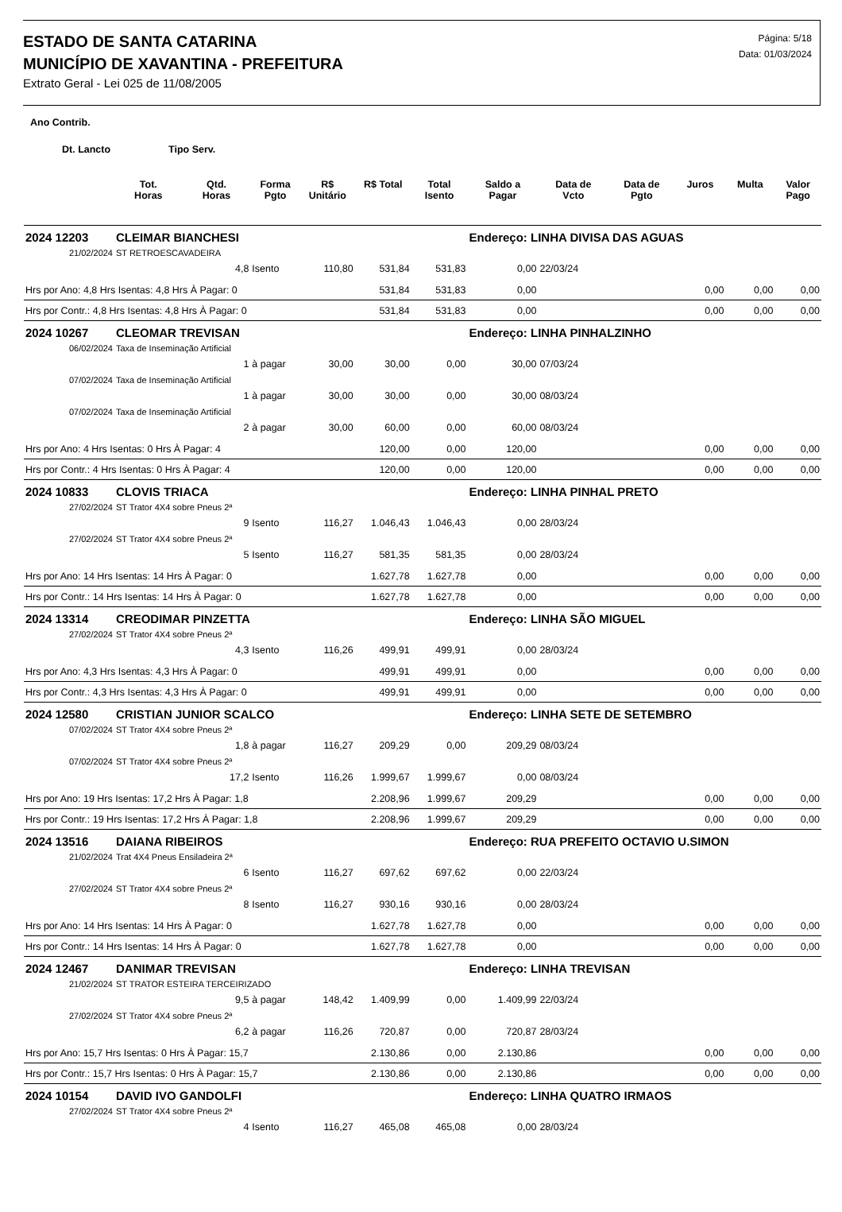ESTADO DE SANTA CATARINA
MUNICÍPIO DE XAVANTINA - PREFEITURA
Extrato Geral - Lei 025 de 11/08/2005
Página: 5/18
Data: 01/03/2024
| Ano Contrib. | | | | | | | | | | | | |
| --- | --- | --- | --- | --- | --- | --- | --- | --- | --- | --- | --- | --- |
| Dt. Lancto Tipo Serv. | | | | | | | | | | | | |
| | Tot. Horas | Qtd. Horas | Forma Pgto | R$ Unitário | R$ Total | Total Isento | Saldo a Pagar | Data de Vcto | Data de Pgto | Juros | Multa | Valor Pago |
| 2024 12203 | CLEIMAR BIANCHESI | | | | | | Endereço: LINHA DIVISA DAS AGUAS | | | | | |
| 21/02/2024 | ST RETROESCAVADEIRA | | | | | | | | | | | |
| | | 4,8 | Isento | 110,80 | 531,84 | 531,83 | 0,00 | 22/03/24 | | | | |
| Hrs por Ano: 4,8 Hrs Isentas: 4,8 Hrs À Pagar: 0 | | | | | 531,84 | 531,83 | 0,00 | | | 0,00 | 0,00 | 0,00 |
| Hrs por Contr.: 4,8 Hrs Isentas: 4,8 Hrs À Pagar: 0 | | | | | 531,84 | 531,83 | 0,00 | | | 0,00 | 0,00 | 0,00 |
| 2024 10267 | CLEOMAR TREVISAN | | | | | | Endereço: LINHA PINHALZINHO | | | | | |
| 06/02/2024 | Taxa de Inseminação Artificial | | | | | | | | | | | |
| | | 1 | à pagar | 30,00 | 30,00 | 0,00 | 30,00 | 07/03/24 | | | | |
| 07/02/2024 | Taxa de Inseminação Artificial | | | | | | | | | | | |
| | | 1 | à pagar | 30,00 | 30,00 | 0,00 | 30,00 | 08/03/24 | | | | |
| 07/02/2024 | Taxa de Inseminação Artificial | | | | | | | | | | | |
| | | 2 | à pagar | 30,00 | 60,00 | 0,00 | 60,00 | 08/03/24 | | | | |
| Hrs por Ano: 4 Hrs Isentas: 0 Hrs À Pagar: 4 | | | | | 120,00 | 0,00 | 120,00 | | | 0,00 | 0,00 | 0,00 |
| Hrs por Contr.: 4 Hrs Isentas: 0 Hrs À Pagar: 4 | | | | | 120,00 | 0,00 | 120,00 | | | 0,00 | 0,00 | 0,00 |
| 2024 10833 | CLOVIS TRIACA | | | | | | Endereço: LINHA PINHAL PRETO | | | | | |
| 27/02/2024 | ST Trator 4X4 sobre Pneus 2ª | | | | | | | | | | | |
| | | 9 | Isento | 116,27 | 1.046,43 | 1.046,43 | 0,00 | 28/03/24 | | | | |
| 27/02/2024 | ST Trator 4X4 sobre Pneus 2ª | | | | | | | | | | | |
| | | 5 | Isento | 116,27 | 581,35 | 581,35 | 0,00 | 28/03/24 | | | | |
| Hrs por Ano: 14 Hrs Isentas: 14 Hrs À Pagar: 0 | | | | | 1.627,78 | 1.627,78 | 0,00 | | | 0,00 | 0,00 | 0,00 |
| Hrs por Contr.: 14 Hrs Isentas: 14 Hrs À Pagar: 0 | | | | | 1.627,78 | 1.627,78 | 0,00 | | | 0,00 | 0,00 | 0,00 |
| 2024 13314 | CREODIMAR PINZETTA | | | | | | Endereço: LINHA SÃO MIGUEL | | | | | |
| 27/02/2024 | ST Trator 4X4 sobre Pneus 2ª | | | | | | | | | | | |
| | | 4,3 | Isento | 116,26 | 499,91 | 499,91 | 0,00 | 28/03/24 | | | | |
| Hrs por Ano: 4,3 Hrs Isentas: 4,3 Hrs À Pagar: 0 | | | | | 499,91 | 499,91 | 0,00 | | | 0,00 | 0,00 | 0,00 |
| Hrs por Contr.: 4,3 Hrs Isentas: 4,3 Hrs À Pagar: 0 | | | | | 499,91 | 499,91 | 0,00 | | | 0,00 | 0,00 | 0,00 |
| 2024 12580 | CRISTIAN JUNIOR SCALCO | | | | | | Endereço: LINHA SETE DE SETEMBRO | | | | | |
| 07/02/2024 | ST Trator 4X4 sobre Pneus 2ª | | | | | | | | | | | |
| | | 1,8 | à pagar | 116,27 | 209,29 | 0,00 | 209,29 | 08/03/24 | | | | |
| 07/02/2024 | ST Trator 4X4 sobre Pneus 2ª | | | | | | | | | | | |
| | | 17,2 | Isento | 116,26 | 1.999,67 | 1.999,67 | 0,00 | 08/03/24 | | | | |
| Hrs por Ano: 19 Hrs Isentas: 17,2 Hrs À Pagar: 1,8 | | | | | 2.208,96 | 1.999,67 | 209,29 | | | 0,00 | 0,00 | 0,00 |
| Hrs por Contr.: 19 Hrs Isentas: 17,2 Hrs À Pagar: 1,8 | | | | | 2.208,96 | 1.999,67 | 209,29 | | | 0,00 | 0,00 | 0,00 |
| 2024 13516 | DAIANA RIBEIROS | | | | | | Endereço: RUA PREFEITO OCTAVIO U.SIMON | | | | | |
| 21/02/2024 | Trat 4X4 Pneus Ensiladeira 2ª | | | | | | | | | | | |
| | | 6 | Isento | 116,27 | 697,62 | 697,62 | 0,00 | 22/03/24 | | | | |
| 27/02/2024 | ST Trator 4X4 sobre Pneus 2ª | | | | | | | | | | | |
| | | 8 | Isento | 116,27 | 930,16 | 930,16 | 0,00 | 28/03/24 | | | | |
| Hrs por Ano: 14 Hrs Isentas: 14 Hrs À Pagar: 0 | | | | | 1.627,78 | 1.627,78 | 0,00 | | | 0,00 | 0,00 | 0,00 |
| Hrs por Contr.: 14 Hrs Isentas: 14 Hrs À Pagar: 0 | | | | | 1.627,78 | 1.627,78 | 0,00 | | | 0,00 | 0,00 | 0,00 |
| 2024 12467 | DANIMAR TREVISAN | | | | | | Endereço: LINHA TREVISAN | | | | | |
| 21/02/2024 | ST TRATOR ESTEIRA TERCEIRIZADO | | | | | | | | | | | |
| | | 9,5 | à pagar | 148,42 | 1.409,99 | 0,00 | 1.409,99 | 22/03/24 | | | | |
| 27/02/2024 | ST Trator 4X4 sobre Pneus 2ª | | | | | | | | | | | |
| | | 6,2 | à pagar | 116,26 | 720,87 | 0,00 | 720,87 | 28/03/24 | | | | |
| Hrs por Ano: 15,7 Hrs Isentas: 0 Hrs À Pagar: 15,7 | | | | | 2.130,86 | 0,00 | 2.130,86 | | | 0,00 | 0,00 | 0,00 |
| Hrs por Contr.: 15,7 Hrs Isentas: 0 Hrs À Pagar: 15,7 | | | | | 2.130,86 | 0,00 | 2.130,86 | | | 0,00 | 0,00 | 0,00 |
| 2024 10154 | DAVID IVO GANDOLFI | | | | | | Endereço: LINHA QUATRO IRMAOS | | | | | |
| 27/02/2024 | ST Trator 4X4 sobre Pneus 2ª | | | | | | | | | | | |
| | | 4 | Isento | 116,27 | 465,08 | 465,08 | 0,00 | 28/03/24 | | | | |